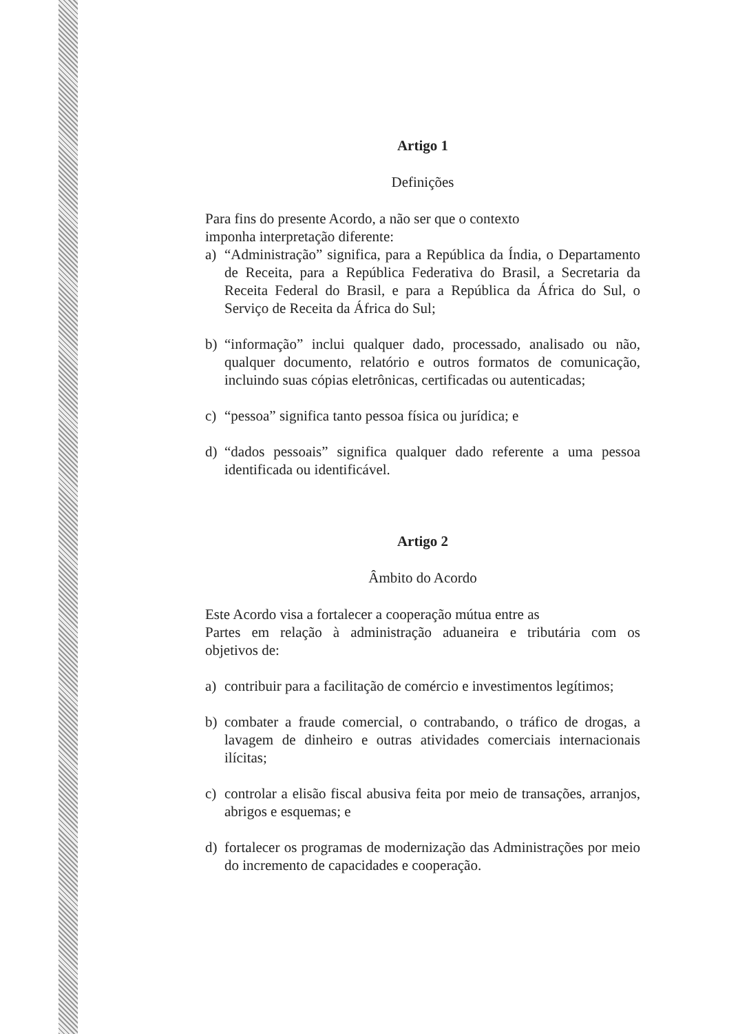Artigo 1
Definições
Para fins do presente Acordo, a não ser que o contexto
imponha interpretação diferente:
a) “Administração” significa, para a República da Índia, o Departamento de Receita, para a República Federativa do Brasil, a Secretaria da Receita Federal do Brasil, e para a República da África do Sul, o Serviço de Receita da África do Sul;
b) “informação” inclui qualquer dado, processado, analisado ou não, qualquer documento, relatório e outros formatos de comunicação, incluindo suas cópias eletrônicas, certificadas ou autenticadas;
c) “pessoa” significa tanto pessoa física ou jurídica; e
d) “dados pessoais” significa qualquer dado referente a uma pessoa identificada ou identificável.
Artigo 2
Âmbito do Acordo
Este Acordo visa a fortalecer a cooperação mútua entre as
Partes em relação à administração aduaneira e tributária com os
objetivos de:
a) contribuir para a facilitação de comércio e investimentos legítimos;
b) combater a fraude comercial, o contrabando, o tráfico de drogas, a lavagem de dinheiro e outras atividades comerciais internacionais ilícitas;
c) controlar a elisão fiscal abusiva feita por meio de transações, arranjos, abrigos e esquemas; e
d) fortalecer os programas de modernização das Administrações por meio do incremento de capacidades e cooperação.